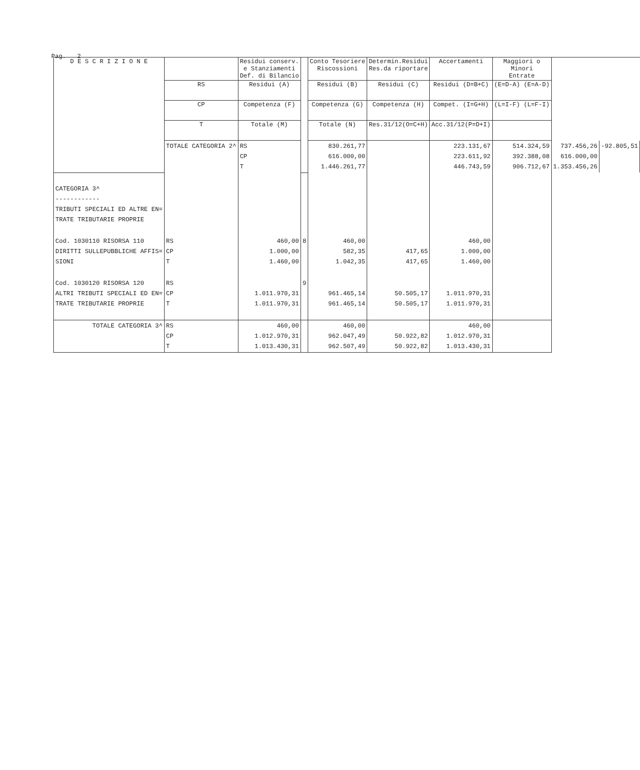Pag. 2
| D E S C R I Z I O N E | | Residui conserv. e Stanziamenti Def. di Bilancio | | Conto Tesoriere Riscossioni | Determin.Residui Res.da riportare | Accertamenti | Maggiori o Minori Entrate | | |
| --- | --- | --- | --- | --- | --- | --- | --- | --- | --- |
| | RS | Residui (A) | | Residui (B) | Residui (C) | Residui (D=B+C) | (E=D-A) (E=A-D) | | |
| | CP | Competenza (F) | | Competenza (G) | Competenza (H) | Compet. (I=G+H) | (L=I-F) (L=F-I) | | |
| | T | Totale (M) | | Totale (N) | Res.31/12(O=C+H) | Acc.31/12(P=D+I) | | | |
| | TOTALE CATEGORIA 2^ | RS CP T | | 830.261,77 616.000,00 1.446.261,77 | | 223.131,67 223.611,92 446.743,59 | 514.324,59 392.388,08 906.712,67 | 737.456,26 616.000,00 1.353.456,26 | -92.805,51 |
| CATEGORIA 3^ ------------ TRIBUTI SPECIALI ED ALTRE EN= TRATE TRIBUTARIE PROPRIE | | | | | | | | | |
| Cod. 1030110 RISORSA 110 DIRITTI SULLEPUBBLICHE AFFIS= SIONI | RS CP T | 460,00 1.000,00 1.460,00 | 8 | 460,00 582,35 1.042,35 | 417,65 417,65 | 460,00 1.000,00 1.460,00 | | | |
| Cod. 1030120 RISORSA 120 ALTRI TRIBUTI SPECIALI ED EN= TRATE TRIBUTARIE PROPRIE | RS CP T | 1.011.970,31 1.011.970,31 | 9 | 961.465,14 961.465,14 | 50.505,17 50.505,17 | 1.011.970,31 1.011.970,31 | | | |
| TOTALE CATEGORIA 3^ | RS CP T | 460,00 1.012.970,31 1.013.430,31 | | 460,00 962.047,49 962.507,49 | 50.922,82 50.922,82 | 460,00 1.012.970,31 1.013.430,31 | | | |